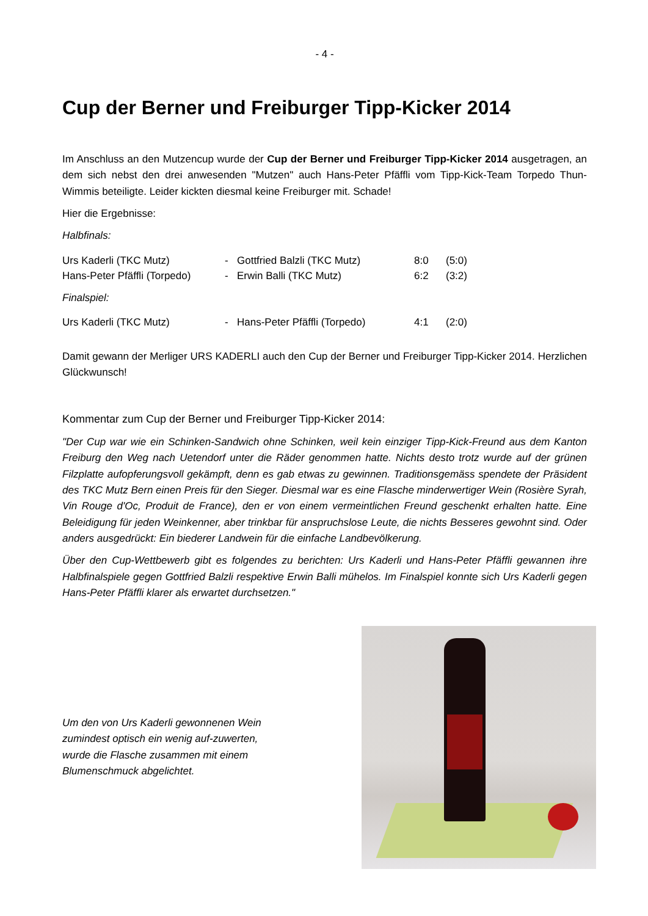- 4 -
Cup der Berner und Freiburger Tipp-Kicker 2014
Im Anschluss an den Mutzencup wurde der Cup der Berner und Freiburger Tipp-Kicker 2014 ausgetragen, an dem sich nebst den drei anwesenden "Mutzen" auch Hans-Peter Pfäffli vom Tipp-Kick-Team Torpedo Thun-Wimmis beteiligte. Leider kickten diesmal keine Freiburger mit. Schade!
Hier die Ergebnisse:
Halbfinals:
| Urs Kaderli (TKC Mutz) | - | Gottfried Balzli (TKC Mutz) | 8:0 | (5:0) |
| Hans-Peter Pfäffli (Torpedo) | - | Erwin Balli (TKC Mutz) | 6:2 | (3:2) |
Finalspiel:
| Urs Kaderli (TKC Mutz) | - | Hans-Peter Pfäffli (Torpedo) | 4:1 | (2:0) |
Damit gewann der Merliger URS KADERLI auch den Cup der Berner und Freiburger Tipp-Kicker 2014. Herzlichen Glückwunsch!
Kommentar zum Cup der Berner und Freiburger Tipp-Kicker 2014:
"Der Cup war wie ein Schinken-Sandwich ohne Schinken, weil kein einziger Tipp-Kick-Freund aus dem Kanton Freiburg den Weg nach Uetendorf unter die Räder genommen hatte. Nichts desto trotz wurde auf der grünen Filzplatte aufopferungsvoll gekämpft, denn es gab etwas zu gewinnen. Traditionsgemäss spendete der Präsident des TKC Mutz Bern einen Preis für den Sieger. Diesmal war es eine Flasche minderwertiger Wein (Rosière Syrah, Vin Rouge d'Oc, Produit de France), den er von einem vermeintlichen Freund geschenkt erhalten hatte. Eine Beleidigung für jeden Weinkenner, aber trinkbar für anspruchslose Leute, die nichts Besseres gewohnt sind. Oder anders ausgedrückt: Ein biederer Landwein für die einfache Landbevölkerung.
Über den Cup-Wettbewerb gibt es folgendes zu berichten: Urs Kaderli und Hans-Peter Pfäffli gewannen ihre Halbfinalspiele gegen Gottfried Balzli respektive Erwin Balli mühelos. Im Finalspiel konnte sich Urs Kaderli gegen Hans-Peter Pfäffli klarer als erwartet durchsetzen."
Um den von Urs Kaderli gewonnenen Wein zumindest optisch ein wenig auf-zuwerten, wurde die Flasche zusammen mit einem Blumenschmuck abgelichtet.